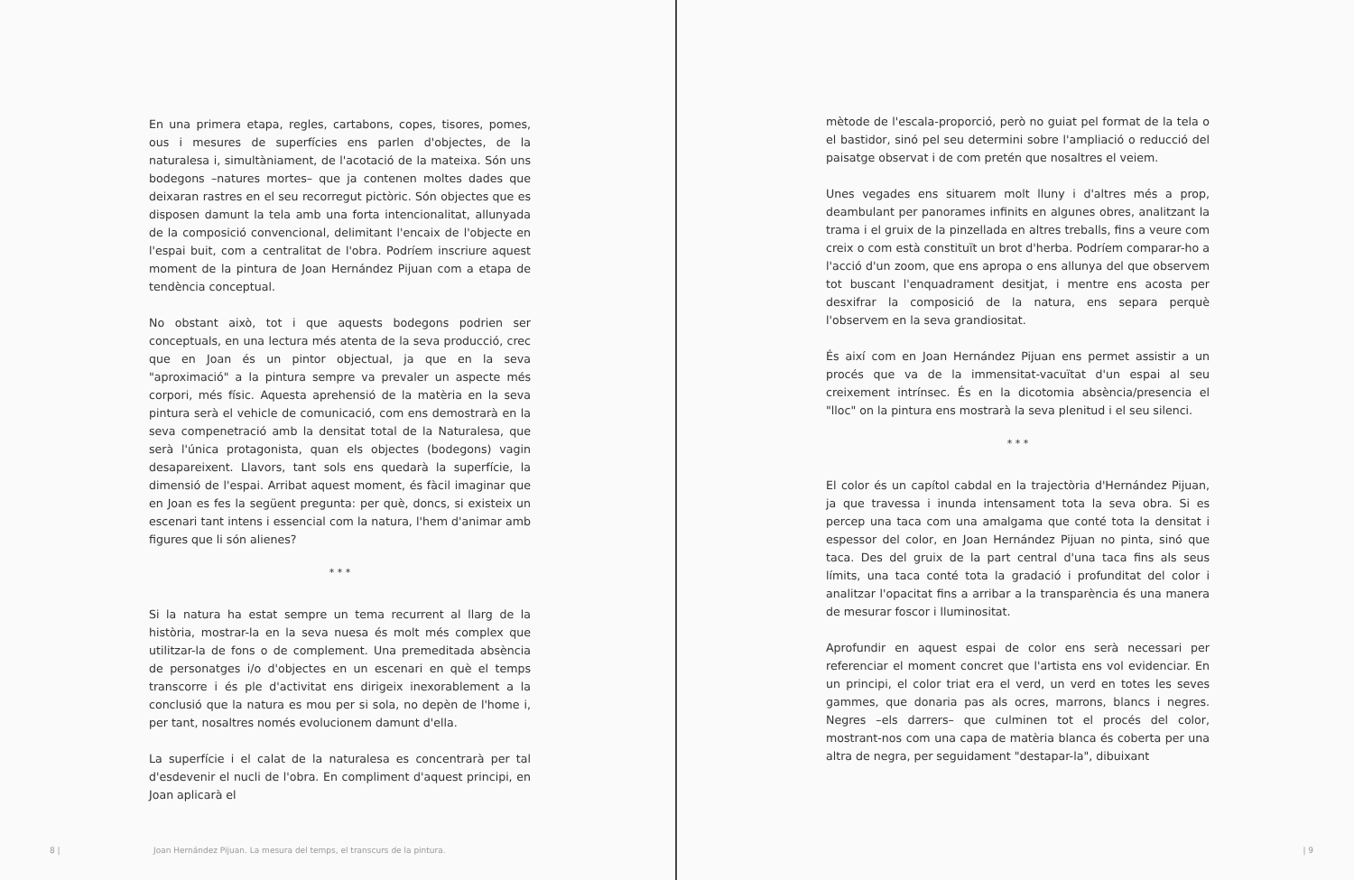En una primera etapa, regles, cartabons, copes, tisores, pomes, ous i mesures de superfícies ens parlen d'objectes, de la naturalesa i, simultàniament, de l'acotació de la mateixa. Són uns bodegons –natures mortes– que ja contenen moltes dades que deixaran rastres en el seu recorregut pictòric. Són objectes que es disposen damunt la tela amb una forta intencionalitat, allunyada de la composició convencional, delimitant l'encaix de l'objecte en l'espai buit, com a centralitat de l'obra. Podríem inscriure aquest moment de la pintura de Joan Hernández Pijuan com a etapa de tendència conceptual.
No obstant això, tot i que aquests bodegons podrien ser conceptuals, en una lectura més atenta de la seva producció, crec que en Joan és un pintor objectual, ja que en la seva "aproximació" a la pintura sempre va prevaler un aspecte més corpori, més físic. Aquesta aprehensió de la matèria en la seva pintura serà el vehicle de comunicació, com ens demostrarà en la seva compenetració amb la densitat total de la Naturalesa, que serà l'única protagonista, quan els objectes (bodegons) vagin desapareixent. Llavors, tant sols ens quedarà la superfície, la dimensió de l'espai. Arribat aquest moment, és fàcil imaginar que en Joan es fes la següent pregunta: per què, doncs, si existeix un escenari tant intens i essencial com la natura, l'hem d'animar amb figures que li són alienes?
* * *
Si la natura ha estat sempre un tema recurrent al llarg de la història, mostrar-la en la seva nuesa és molt més complex que utilitzar-la de fons o de complement. Una premeditada absència de personatges i/o d'objectes en un escenari en què el temps transcorre i és ple d'activitat ens dirigeix inexorablement a la conclusió que la natura es mou per si sola, no depèn de l'home i, per tant, nosaltres només evolucionem damunt d'ella.
La superfície i el calat de la naturalesa es concentrarà per tal d'esdevenir el nucli de l'obra. En compliment d'aquest principi, en Joan aplicarà el
8 |
Joan Hernández Pijuan. La mesura del temps, el transcurs de la pintura.
mètode de l'escala-proporció, però no guiat pel format de la tela o el bastidor, sinó pel seu determini sobre l'ampliació o reducció del paisatge observat i de com pretén que nosaltres el veiem.
Unes vegades ens situarem molt lluny i d'altres més a prop, deambulant per panorames infinits en algunes obres, analitzant la trama i el gruix de la pinzellada en altres treballs, fins a veure com creix o com està constituït un brot d'herba. Podríem comparar-ho a l'acció d'un zoom, que ens apropa o ens allunya del que observem tot buscant l'enquadrament desitjat, i mentre ens acosta per desxifrar la composició de la natura, ens separa perquè l'observem en la seva grandiositat.
És així com en Joan Hernández Pijuan ens permet assistir a un procés que va de la immensitat-vacuïtat d'un espai al seu creixement intrínsec. És en la dicotomia absència/presencia el "lloc" on la pintura ens mostrarà la seva plenitud i el seu silenci.
* * *
El color és un capítol cabdal en la trajectòria d'Hernández Pijuan, ja que travessa i inunda intensament tota la seva obra. Si es percep una taca com una amalgama que conté tota la densitat i espessor del color, en Joan Hernández Pijuan no pinta, sinó que taca. Des del gruix de la part central d'una taca fins als seus límits, una taca conté tota la gradació i profunditat del color i analitzar l'opacitat fins a arribar a la transparència és una manera de mesurar foscor i lluminositat.
Aprofundir en aquest espai de color ens serà necessari per referenciar el moment concret que l'artista ens vol evidenciar. En un principi, el color triat era el verd, un verd en totes les seves gammes, que donaria pas als ocres, marrons, blancs i negres. Negres –els darrers– que culminen tot el procés del color, mostrant-nos com una capa de matèria blanca és coberta per una altra de negra, per seguidament "destapar-la", dibuixant
| 9